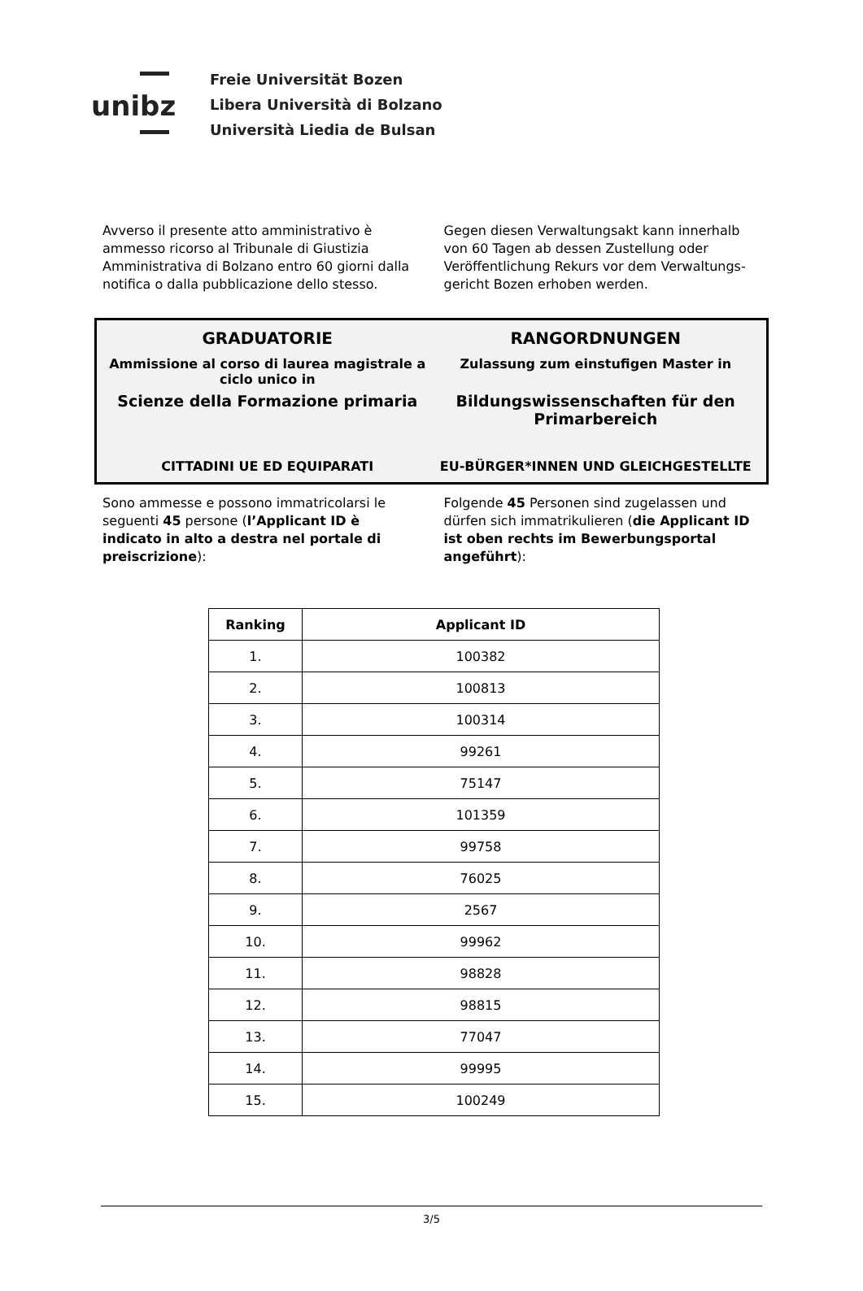unibz
Freie Universität Bozen
Libera Università di Bolzano
Università Liedia de Bulsan
Avverso il presente atto amministrativo è ammesso ricorso al Tribunale di Giustizia Amministrativa di Bolzano entro 60 giorni dalla notifica o dalla pubblicazione dello stesso.
Gegen diesen Verwaltungsakt kann innerhalb von 60 Tagen ab dessen Zustellung oder Veröffentlichung Rekurs vor dem Verwaltungs-gericht Bozen erhoben werden.
GRADUATORIE RANGORDNUNGEN
Ammissione al corso di laurea magistrale a ciclo unico in
Zulassung zum einstufigen Master in
Scienze della Formazione primaria
Bildungswissenschaften für den Primarbereich
CITTADINI UE ED EQUIPARATI EU-BÜRGER*INNEN UND GLEICHGESTELLTE
Sono ammesse e possono immatricolarsi le seguenti 45 persone (l’Applicant ID è indicato in alto a destra nel portale di preiscrizione):
Folgende 45 Personen sind zugelassen und dürfen sich immatrikulieren (die Applicant ID ist oben rechts im Bewerbungsportal angeführt):
| Ranking | Applicant ID |
| --- | --- |
| 1. | 100382 |
| 2. | 100813 |
| 3. | 100314 |
| 4. | 99261 |
| 5. | 75147 |
| 6. | 101359 |
| 7. | 99758 |
| 8. | 76025 |
| 9. | 2567 |
| 10. | 99962 |
| 11. | 98828 |
| 12. | 98815 |
| 13. | 77047 |
| 14. | 99995 |
| 15. | 100249 |
3/5